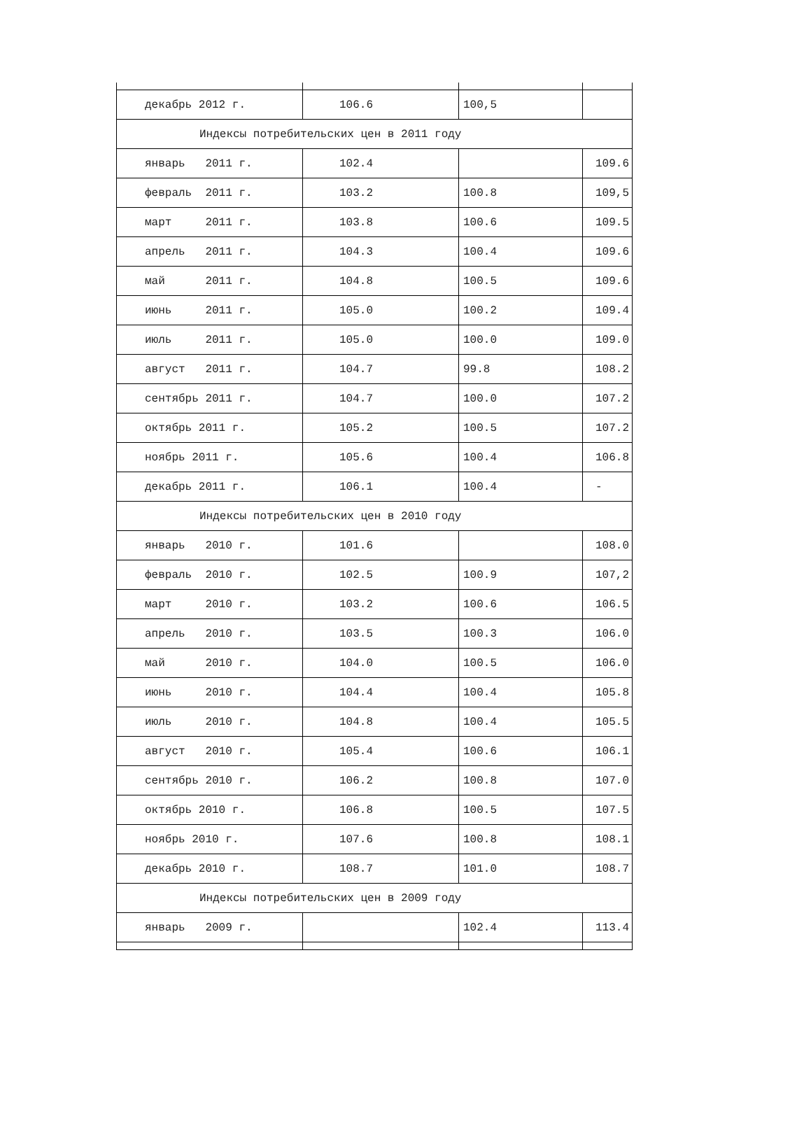| декабрь 2012 г. | 106.6 | 100,5 | |
| Индексы потребительских цен в 2011 году | | | |
| январь 2011 г. | 102.4 | | 109.6 |
| февраль 2011 г. | 103.2 | 100.8 | 109,5 |
| март 2011 г. | 103.8 | 100.6 | 109.5 |
| апрель 2011 г. | 104.3 | 100.4 | 109.6 |
| май 2011 г. | 104.8 | 100.5 | 109.6 |
| июнь 2011 г. | 105.0 | 100.2 | 109.4 |
| июль 2011 г. | 105.0 | 100.0 | 109.0 |
| август 2011 г. | 104.7 | 99.8 | 108.2 |
| сентябрь 2011 г. | 104.7 | 100.0 | 107.2 |
| октябрь 2011 г. | 105.2 | 100.5 | 107.2 |
| ноябрь 2011 г. | 105.6 | 100.4 | 106.8 |
| декабрь 2011 г. | 106.1 | 100.4 | - |
| Индексы потребительских цен в 2010 году | | | |
| январь 2010 г. | 101.6 | | 108.0 |
| февраль 2010 г. | 102.5 | 100.9 | 107,2 |
| март 2010 г. | 103.2 | 100.6 | 106.5 |
| апрель 2010 г. | 103.5 | 100.3 | 106.0 |
| май 2010 г. | 104.0 | 100.5 | 106.0 |
| июнь 2010 г. | 104.4 | 100.4 | 105.8 |
| июль 2010 г. | 104.8 | 100.4 | 105.5 |
| август 2010 г. | 105.4 | 100.6 | 106.1 |
| сентябрь 2010 г. | 106.2 | 100.8 | 107.0 |
| октябрь 2010 г. | 106.8 | 100.5 | 107.5 |
| ноябрь 2010 г. | 107.6 | 100.8 | 108.1 |
| декабрь 2010 г. | 108.7 | 101.0 | 108.7 |
| Индексы потребительских цен в 2009 году | | | |
| январь 2009 г. | | 102.4 | 113.4 |